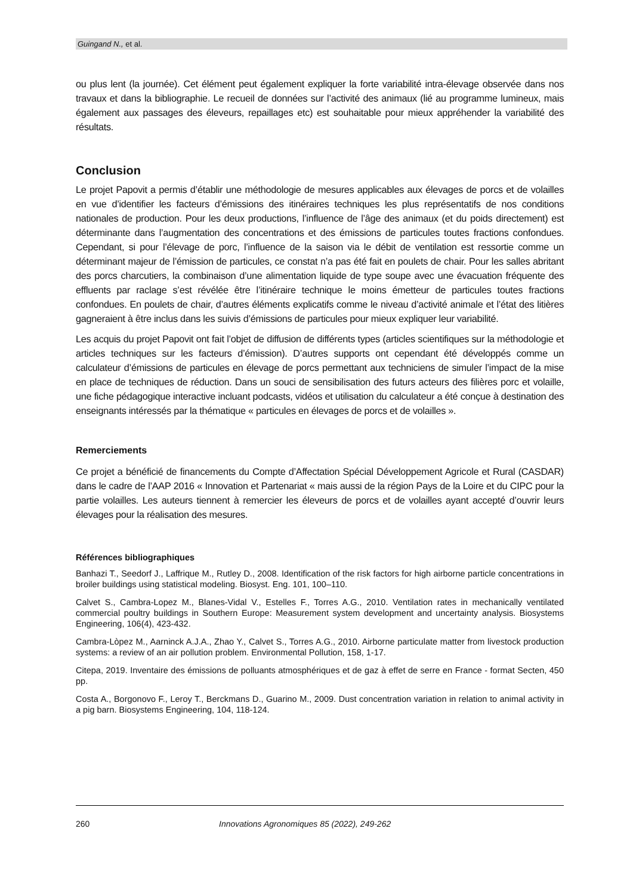Guingand N., et al.
ou plus lent (la journée). Cet élément peut également expliquer la forte variabilité intra-élevage observée dans nos travaux et dans la bibliographie. Le recueil de données sur l’activité des animaux (lié au programme lumineux, mais également aux passages des éleveurs, repaillages etc) est souhaitable pour mieux appréhender la variabilité des résultats.
Conclusion
Le projet Papovit a permis d’établir une méthodologie de mesures applicables aux élevages de porcs et de volailles en vue d’identifier les facteurs d’émissions des itinéraires techniques les plus représentatifs de nos conditions nationales de production. Pour les deux productions, l’influence de l’âge des animaux (et du poids directement) est déterminante dans l’augmentation des concentrations et des émissions de particules toutes fractions confondues. Cependant, si pour l’élevage de porc, l’influence de la saison via le débit de ventilation est ressortie comme un déterminant majeur de l’émission de particules, ce constat n’a pas été fait en poulets de chair. Pour les salles abritant des porcs charcutiers, la combinaison d’une alimentation liquide de type soupe avec une évacuation fréquente des effluents par raclage s’est révélée être l’itinéraire technique le moins émetteur de particules toutes fractions confondues. En poulets de chair, d’autres éléments explicatifs comme le niveau d’activité animale et l’état des litières gagneraient à être inclus dans les suivis d’émissions de particules pour mieux expliquer leur variabilité.
Les acquis du projet Papovit ont fait l’objet de diffusion de différents types (articles scientifiques sur la méthodologie et articles techniques sur les facteurs d’émission). D’autres supports ont cependant été développés comme un calculateur d’émissions de particules en élevage de porcs permettant aux techniciens de simuler l’impact de la mise en place de techniques de réduction. Dans un souci de sensibilisation des futurs acteurs des filières porc et volaille, une fiche pédagogique interactive incluant podcasts, vidéos et utilisation du calculateur a été conçue à destination des enseignants intéressés par la thématique « particules en élevages de porcs et de volailles ».
Remerciements
Ce projet a bénéficié de financements du Compte d’Affectation Spécial Développement Agricole et Rural (CASDAR) dans le cadre de l’AAP 2016 « Innovation et Partenariat « mais aussi de la région Pays de la Loire et du CIPC pour la partie volailles. Les auteurs tiennent à remercier les éleveurs de porcs et de volailles ayant accepté d’ouvrir leurs élevages pour la réalisation des mesures.
Références bibliographiques
Banhazi T., Seedorf J., Laffrique M., Rutley D., 2008. Identification of the risk factors for high airborne particle concentrations in broiler buildings using statistical modeling. Biosyst. Eng. 101, 100–110.
Calvet S., Cambra-Lopez M., Blanes-Vidal V., Estelles F., Torres A.G., 2010. Ventilation rates in mechanically ventilated commercial poultry buildings in Southern Europe: Measurement system development and uncertainty analysis. Biosystems Engineering, 106(4), 423-432.
Cambra-Lòpez M., Aarninck A.J.A., Zhao Y., Calvet S., Torres A.G., 2010. Airborne particulate matter from livestock production systems: a review of an air pollution problem. Environmental Pollution, 158, 1-17.
Citepa, 2019. Inventaire des émissions de polluants atmosphériques et de gaz à effet de serre en France - format Secten, 450 pp.
Costa A., Borgonovo F., Leroy T., Berckmans D., Guarino M., 2009. Dust concentration variation in relation to animal activity in a pig barn. Biosystems Engineering, 104, 118-124.
260 Innovations Agronomiques 85 (2022), 249-262